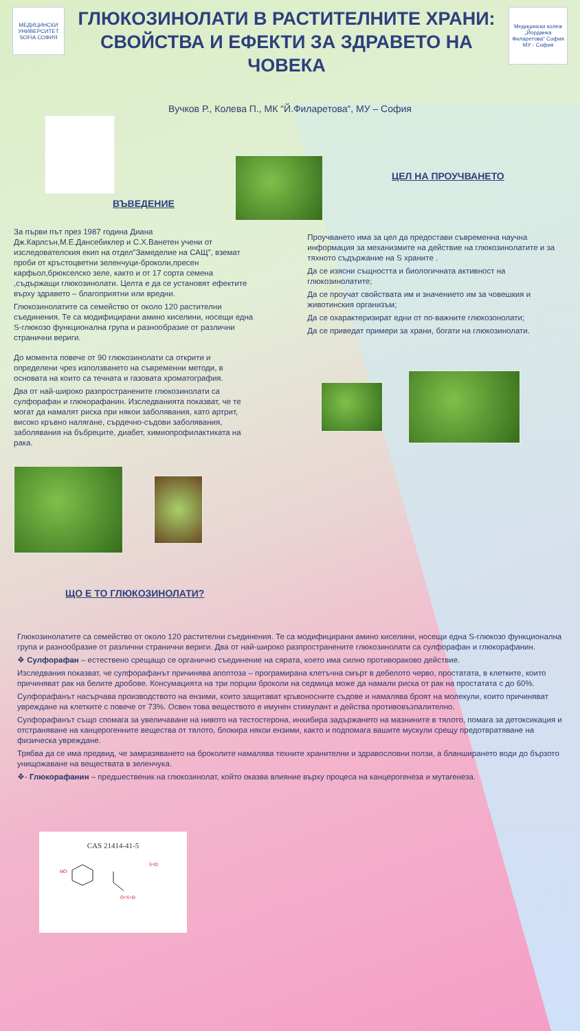МЕДИЦИНСКИ УНИВЕРСИТЕТ SOFIA СОФИЯ
ГЛЮКОЗИНОЛАТИ В РАСТИТЕЛНИТЕ ХРАНИ: СВОЙСТВА И ЕФЕКТИ ЗА ЗДРАВЕТО НА ЧОВЕКА
Медицински колеж „Йорданка Филаретова“ София
МУ - София
Вучков Р., Колева П., МК “Й.Филаретова“, МУ – София
ВЪВЕДЕНИЕ
ЦЕЛ НА ПРОУЧВАНЕТО
За първи път през 1987 година Диана Дж.Карлсън,М.Е.Дансебиклер и С.Х.Ванетен учени от изследователския екип на отдел”Замеделие на САЩ”, вземат проби от кръстоцветни зеленчуци-броколи,пресен карфьол,брюкселско зеле, както и от 17 сорта семена ,съдържащи глюкозинолати. Целта е да се установят ефектите върху здравето – благоприятни или вредни.
Глюкозинолатите са семейство от около 120 растителни съединения. Те са модифицирани амино киселини, носещи една S-глюкозо функционална група и разнообразие от различни странични вериги.
До момента повече от 90 глюкозинолати са открити и определени чрез използването на съвременни методи, в основата на които са течната и газовата хроматография.
Два от най-широко разпространените глюкозинолати са сулфорафан и глюкорафанин. Изследванията показват, че те могат да намалят риска при някои заболявания, като артрит, високо кръвно налягане, сърдечно-съдови заболявания, заболявания на бъбреците, диабет, химиопрофилактиката на рака.
ЩО Е ТО ГЛЮКОЗИНОЛАТИ?
Проучването има за цел да предостави съвременна научна информация за механизмите на действие на глюкозинолатите и за тяхното съдържание на S храните .
Да се изясни същността и биологичната активност на глюкозинолатите;
Да се проучат свойствата им и значението им за човешкия и животинския организъм;
Да се охарактеризират едни от по-важните глюкозонолати;
Да се приведат примери за храни, богати на глюкозинолати.
Глюкозинолатите са семейство от около 120 растителни съединения. Те са модифицирани амино киселини, носещи една S-глюкозо функционална група и разнообразие от различни странични вериги. Два от най-широко разпространените глюкозинолати са сулфорафан и глюкорафанин.
❖ Сулфорафан – естествено срещащо се органично съединение на сярата, което има силно противораково действие.
Изследвания показват, че сулфорафанът причинява апоптоза – програмирана клетъчна смърт в дебелото черво, простатата, в клетките, които причиняват рак на белите дробове. Консумацията на три порции броколи на седмица може да намали риска от рак на простатата с до 60%.
Сулфорафанът насърчава производството на ензими, които защитават кръвоносните съдове и намалява броят на молекули, които причиняват увреждане на клетките с повече от 73%. Освен това веществото е имунен стимулант и действа противовъзпалително.
Сулфорафанът също спомага за увеличаване на нивото на тестостерона, инхибира задържането на мазнините в тялото, помага за детоксикация и отстраняване на канцерогенните вещества от тялото, блокира някои ензими, както и подпомага вашите мускули срещу предотвратяване на физическа увреждане.
Трябва да се има предвид, че замразяването на броколите намалява техните хранителни и здравословни ползи, а бланширането води до бързото унищожаване на веществата в зеленчука.
❖- Глюкорафанин – предшественик на глюкозинолат, който оказва влияние върху процеса на канцерогенеза и мутагенеза.
CAS 21414-41-5
HO
S=O
O=S=O